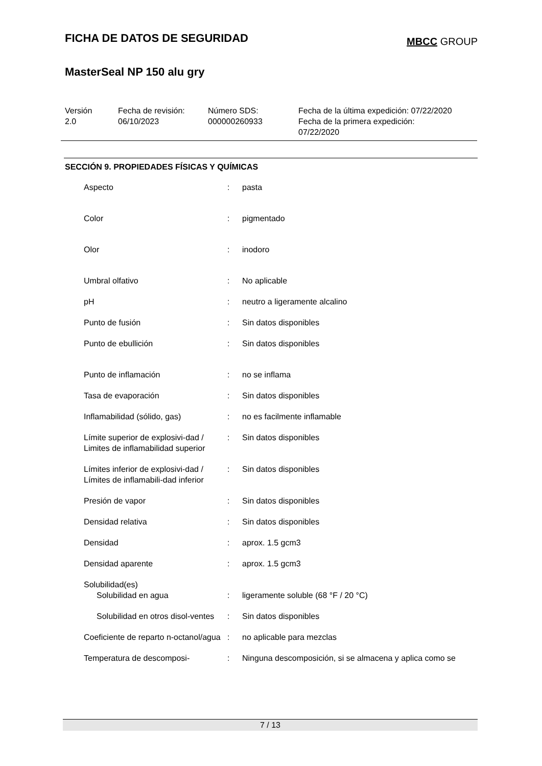FICHA DE DATOS DE SEGURIDAD
MBCC GROUP
MasterSeal NP 150 alu gry
| Versión 2.0 | Fecha de revisión: 06/10/2023 | Número SDS: 000000260933 | Fecha de la última expedición: 07/22/2020 Fecha de la primera expedición: 07/22/2020 |
SECCIÓN 9. PROPIEDADES FÍSICAS Y QUÍMICAS
| Aspecto | : | pasta |
| Color | : | pigmentado |
| Olor | : | inodoro |
| Umbral olfativo | : | No aplicable |
| pH | : | neutro a ligeramente alcalino |
| Punto de fusión | : | Sin datos disponibles |
| Punto de ebullición | : | Sin datos disponibles |
| Punto de inflamación | : | no se inflama |
| Tasa de evaporación | : | Sin datos disponibles |
| Inflamabilidad (sólido, gas) | : | no es facilmente inflamable |
| Límite superior de explosivi-dad / Limites de inflamabilidad superior | : | Sin datos disponibles |
| Límites inferior de explosivi-dad / Límites de inflamabili-dad inferior | : | Sin datos disponibles |
| Presión de vapor | : | Sin datos disponibles |
| Densidad relativa | : | Sin datos disponibles |
| Densidad | : | aprox. 1.5 gcm3 |
| Densidad aparente | : | aprox. 1.5 gcm3 |
| Solubilidad(es) | | |
| Solubilidad en agua | : | ligeramente soluble (68 °F / 20 °C) |
| Solubilidad en otros disol-ventes | : | Sin datos disponibles |
| Coeficiente de reparto n-octanol/agua | : | no aplicable para mezclas |
| Temperatura de descomposi- | : | Ninguna descomposición, si se almacena y aplica como se |
7 / 13